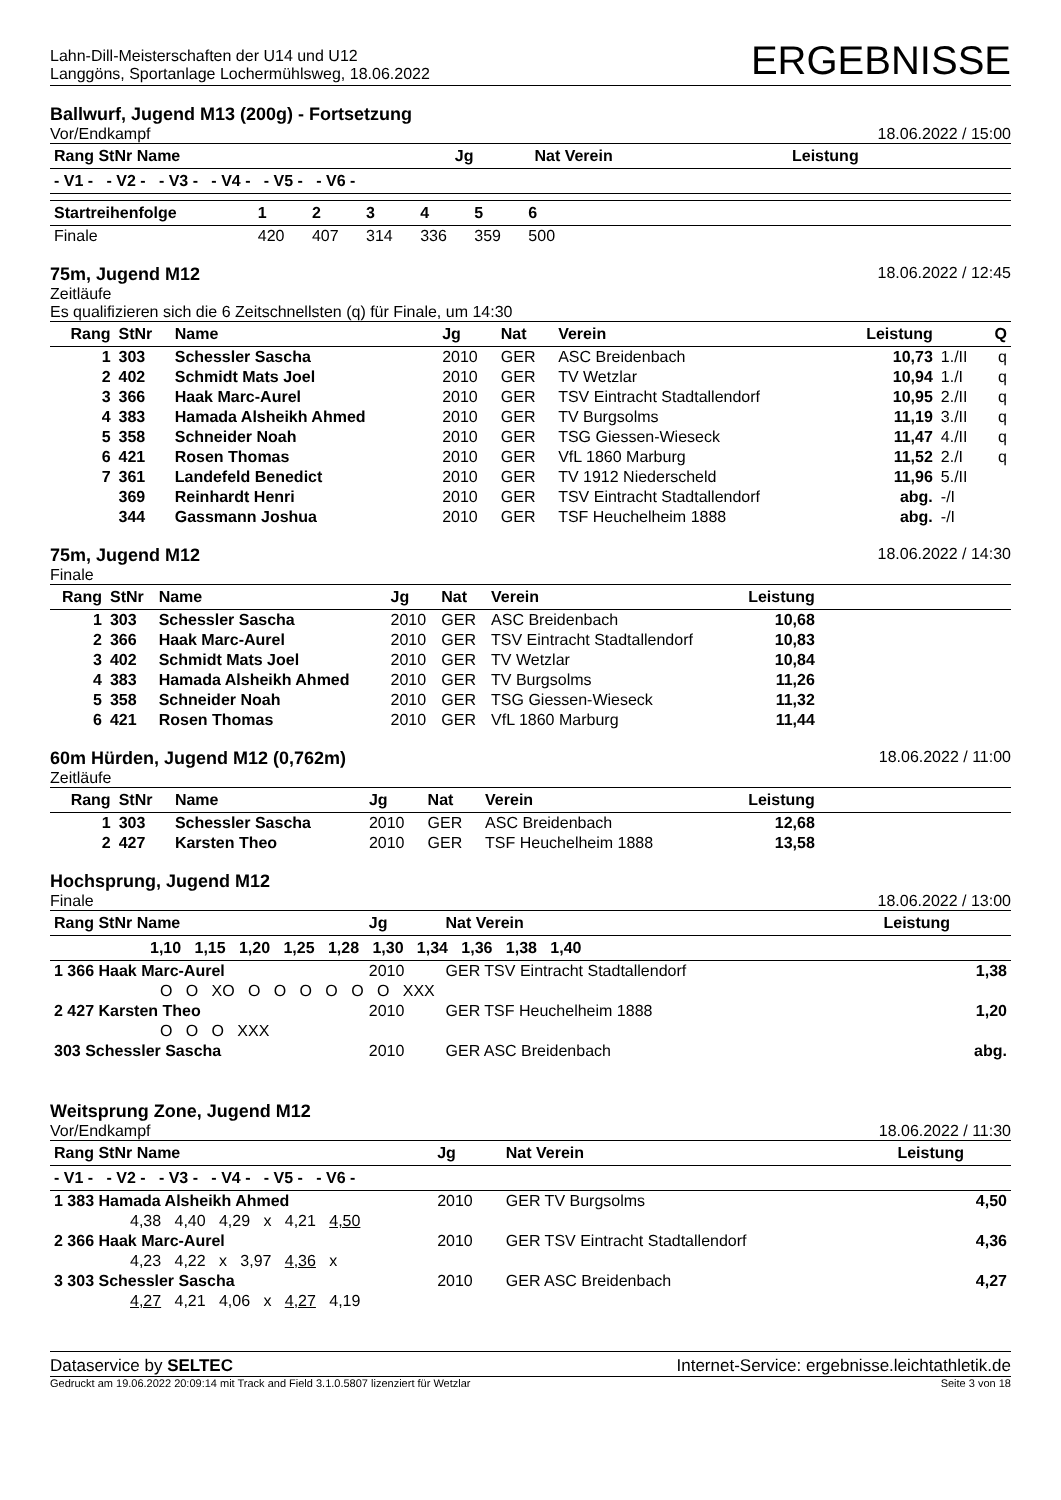Lahn-Dill-Meisterschaften der U14 und U12
Langgöns, Sportanlage Lochermühlsweg, 18.06.2022
ERGEBNISSE
Ballwurf, Jugend M13 (200g) - Fortsetzung
Vor/Endkampf 18.06.2022 / 15:00
| Rang StNr Name | Jg | Nat Verein | Leistung |
| --- | --- | --- | --- |
| - V1 - - V2 - - V3 - - V4 - - V5 - - V6 - | | | |
| Startreihenfolge | 1 | 2 | 3 | 4 | 5 | 6 | |
| --- | --- | --- | --- | --- | --- | --- | --- |
| Finale | 420 | 407 | 314 | 336 | 359 | 500 | |
75m, Jugend M12 18.06.2022 / 12:45
Zeitläufe
Es qualifizieren sich die 6 Zeitschnellsten (q) für Finale, um 14:30
| Rang | StNr | Name | Jg | Nat | Verein | Leistung | | Q |
| --- | --- | --- | --- | --- | --- | --- | --- | --- |
| 1 | 303 | Schessler Sascha | 2010 | GER | ASC Breidenbach | 10,73 | 1./II | q |
| 2 | 402 | Schmidt Mats Joel | 2010 | GER | TV Wetzlar | 10,94 | 1./I | q |
| 3 | 366 | Haak Marc-Aurel | 2010 | GER | TSV Eintracht Stadtallendorf | 10,95 | 2./II | q |
| 4 | 383 | Hamada Alsheikh Ahmed | 2010 | GER | TV Burgsolms | 11,19 | 3./II | q |
| 5 | 358 | Schneider Noah | 2010 | GER | TSG Giessen-Wieseck | 11,47 | 4./II | q |
| 6 | 421 | Rosen Thomas | 2010 | GER | VfL 1860 Marburg | 11,52 | 2./I | q |
| 7 | 361 | Landefeld Benedict | 2010 | GER | TV 1912 Niederscheld | 11,96 | 5./II | |
| | 369 | Reinhardt Henri | 2010 | GER | TSV Eintracht Stadtallendorf | abg. | -/I | |
| | 344 | Gassmann Joshua | 2010 | GER | TSF Heuchelheim 1888 | abg. | -/I | |
75m, Jugend M12 18.06.2022 / 14:30
Finale
| Rang | StNr | Name | Jg | Nat | Verein | Leistung | |
| --- | --- | --- | --- | --- | --- | --- | --- |
| 1 | 303 | Schessler Sascha | 2010 | GER | ASC Breidenbach | 10,68 | |
| 2 | 366 | Haak Marc-Aurel | 2010 | GER | TSV Eintracht Stadtallendorf | 10,83 | |
| 3 | 402 | Schmidt Mats Joel | 2010 | GER | TV Wetzlar | 10,84 | |
| 4 | 383 | Hamada Alsheikh Ahmed | 2010 | GER | TV Burgsolms | 11,26 | |
| 5 | 358 | Schneider Noah | 2010 | GER | TSG Giessen-Wieseck | 11,32 | |
| 6 | 421 | Rosen Thomas | 2010 | GER | VfL 1860 Marburg | 11,44 | |
60m Hürden, Jugend M12 (0,762m)
18.06.2022 / 11:00
Zeitläufe
| Rang | StNr | Name | Jg | Nat | Verein | Leistung | |
| --- | --- | --- | --- | --- | --- | --- | --- |
| 1 | 303 | Schessler Sascha | 2010 | GER | ASC Breidenbach | 12,68 | |
| 2 | 427 | Karsten Theo | 2010 | GER | TSF Heuchelheim 1888 | 13,58 | |
Hochsprung, Jugend M12
Finale 18.06.2022 / 13:00
| Rang StNr Name | Jg | Nat Verein | Leistung |
| --- | --- | --- | --- |
| 1,10 1,15 1,20 1,25 1,28 1,30 1,34 1,36 1,38 1,40 | | | |
| 1 366 Haak Marc-Aurel | 2010 | GER TSV Eintracht Stadtallendorf | 1,38 |
| O O XO O O O O O O XXX | | | |
| 2 427 Karsten Theo | 2010 | GER TSF Heuchelheim 1888 | 1,20 |
| O O O XXX | | | |
| 303 Schessler Sascha | 2010 | GER ASC Breidenbach | abg. |
Weitsprung Zone, Jugend M12
Vor/Endkampf 18.06.2022 / 11:30
| Rang StNr Name | Jg | Nat Verein | Leistung |
| --- | --- | --- | --- |
| - V1 - - V2 - - V3 - - V4 - - V5 - - V6 - | | | |
| 1 383 Hamada Alsheikh Ahmed | 2010 | GER TV Burgsolms | 4,50 |
| 4,38 4,40 4,29 x 4,21 4,50 | | | |
| 2 366 Haak Marc-Aurel | 2010 | GER TSV Eintracht Stadtallendorf | 4,36 |
| 4,23 4,22 x 3,97 4,36 x | | | |
| 3 303 Schessler Sascha | 2010 | GER ASC Breidenbach | 4,27 |
| 4,27 4,21 4,06 x 4,27 4,19 | | | |
Dataservice by SELTEC Internet-Service: ergebnisse.leichtathletik.de
Gedruckt am 19.06.2022 20:09:14 mit Track and Field 3.1.0.5807 lizenziert für Wetzlar Seite 3 von 18